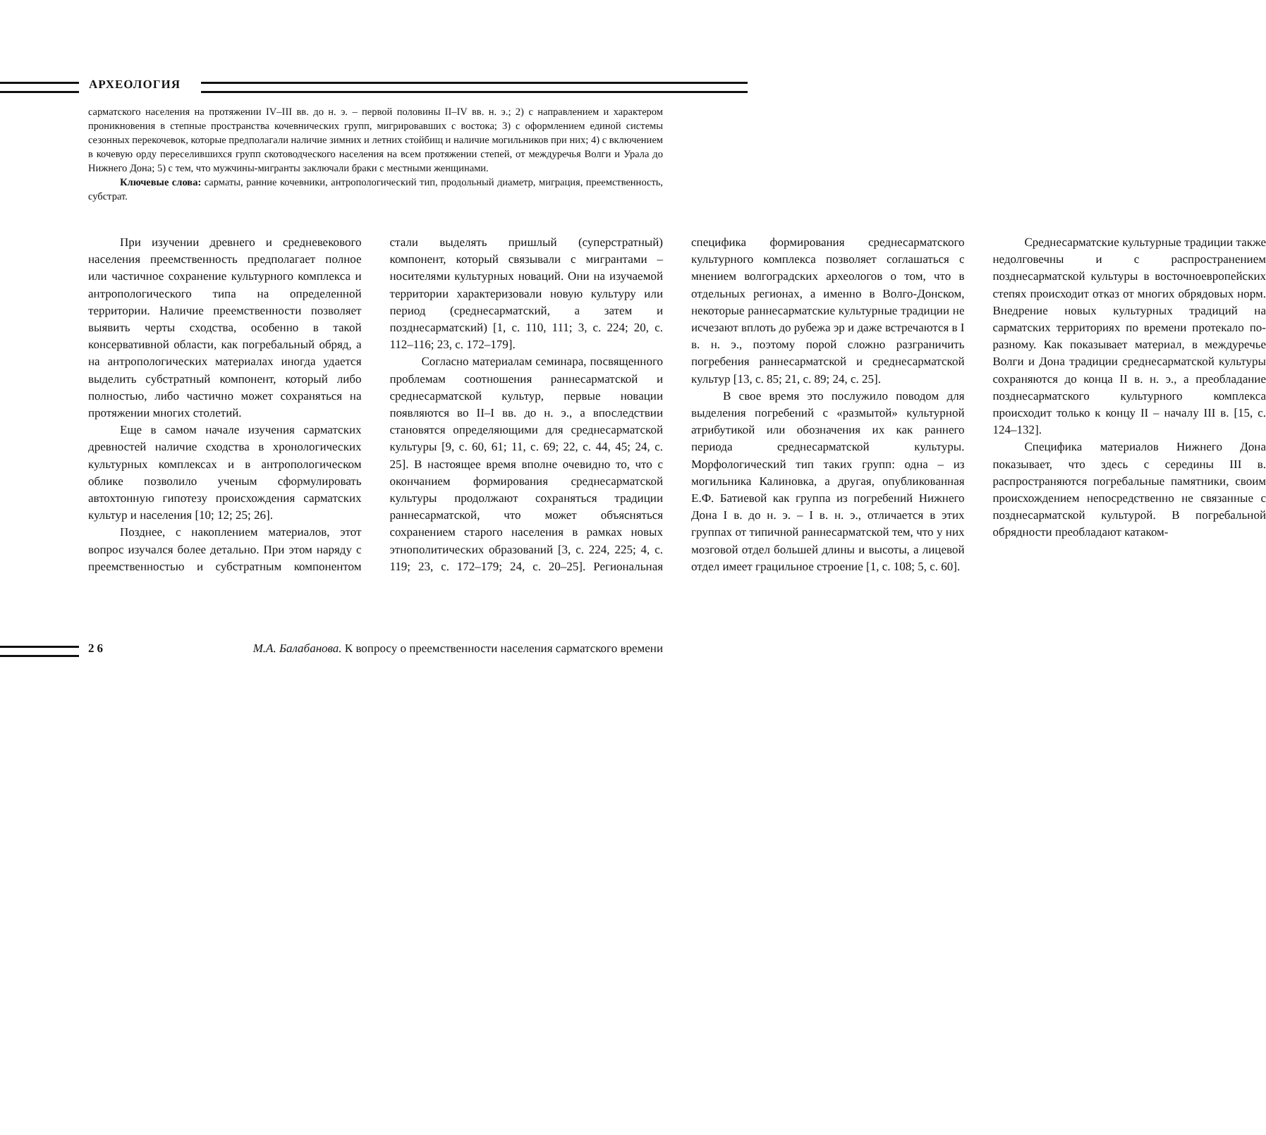АРХЕОЛОГИЯ
сарматского населения на протяжении IV–III вв. до н. э. – первой половины II–IV вв. н. э.; 2) с направлением и характером проникновения в степные пространства кочевнических групп, мигрировавших с востока; 3) с оформлением единой системы сезонных перекочевок, которые предполагали наличие зимних и летних стойбищ и наличие могильников при них; 4) с включением в кочевую орду переселившихся групп скотоводческого населения на всем протяжении степей, от междуречья Волги и Урала до Нижнего Дона; 5) с тем, что мужчины-мигранты заключали браки с местными женщинами.
Ключевые слова: сарматы, ранние кочевники, антропологический тип, продольный диаметр, миграция, преемственность, субстрат.
При изучении древнего и средневекового населения преемственность предполагает полное или частичное сохранение культурного комплекса и антропологического типа на определенной территории. Наличие преемственности позволяет выявить черты сходства, особенно в такой консервативной области, как погребальный обряд, а на антропологических материалах иногда удается выделить субстратный компонент, который либо полностью, либо частично может сохраняться на протяжении многих столетий.
Еще в самом начале изучения сарматских древностей наличие сходства в хронологических культурных комплексах и в антропологическом облике позволило ученым сформулировать автохтонную гипотезу происхождения сарматских культур и населения [10; 12; 25; 26].
Позднее, с накоплением материалов, этот вопрос изучался более детально. При этом наряду с преемственностью и субстратным компонентом стали выделять пришлый (суперстратный) компонент, который связывали с мигрантами – носителями культурных новаций. Они на изучаемой территории характеризовали новую культуру или период (среднесарматский, а затем и позднесарматский) [1, с. 110, 111; 3, с. 224; 20, с. 112–116; 23, с. 172–179].
Согласно материалам семинара, посвященного проблемам соотношения раннесарматской и среднесарматской культур, первые новации появляются во II–I вв. до н. э., а впоследствии становятся определяющими для среднесарматской культуры [9, с. 60, 61; 11, с. 69; 22, с. 44, 45; 24, с. 25]. В настоящее время вполне очевидно то, что с окончанием формирования среднесарматской культуры продолжают сохраняться традиции раннесарматской, что может объясняться сохранением старого населения в рамках новых этнополитических образований [3, с. 224, 225; 4, с. 119; 23, с. 172–179; 24, с. 20–25]. Региональная специфика формирования среднесарматского культурного комплекса позволяет соглашаться с мнением волгоградских археологов о том, что в отдельных регионах, а именно в Волго-Донском, некоторые раннесарматские культурные традиции не исчезают вплоть до рубежа эр и даже встречаются в I в. н. э., поэтому порой сложно разграничить погребения раннесарматской и среднесарматской культур [13, с. 85; 21, с. 89; 24, с. 25].
В свое время это послужило поводом для выделения погребений с «размытой» культурной атрибутикой или обозначения их как раннего периода среднесарматской культуры. Морфологический тип таких групп: одна – из могильника Калиновка, а другая, опубликованная Е.Ф. Батиевой как группа из погребений Нижнего Дона I в. до н. э. – I в. н. э., отличается в этих группах от типичной раннесарматской тем, что у них мозговой отдел большей длины и высоты, а лицевой отдел имеет грацильное строение [1, с. 108; 5, с. 60].
Среднесарматские культурные традиции также недолговечны и с распространением позднесарматской культуры в восточноевропейских степях происходит отказ от многих обрядовых норм. Внедрение новых культурных традиций на сарматских территориях по времени протекало по-разному. Как показывает материал, в междуречье Волги и Дона традиции среднесарматской культуры сохраняются до конца II в. н. э., а преобладание позднесарматского культурного комплекса происходит только к концу II – началу III в. [15, с. 124–132].
Специфика материалов Нижнего Дона показывает, что здесь с середины III в. распространяются погребальные памятники, своим происхождением непосредственно не связанные с позднесарматской культурой. В погребальной обрядности преобладают катаком-
26 М.А. Балабанова. К вопросу о преемственности населения сарматского времени